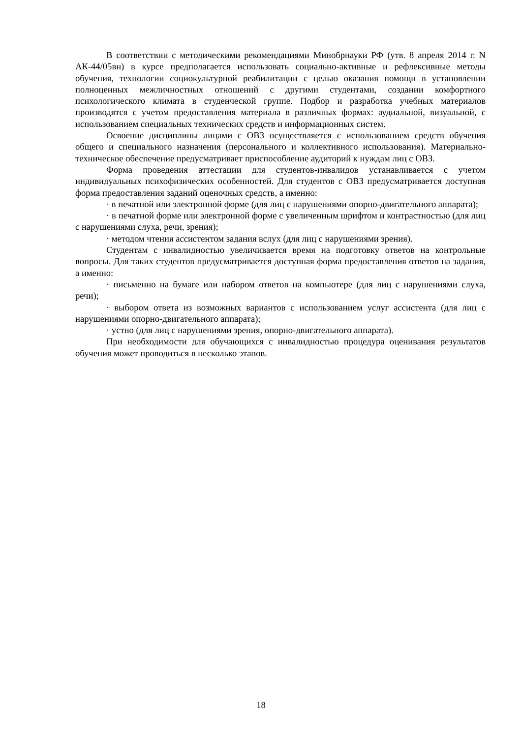В соответствии с методическими рекомендациями Минобрнауки РФ (утв. 8 апреля 2014 г. N АК-44/05вн) в курсе предполагается использовать социально-активные и рефлексивные методы обучения, технологии социокультурной реабилитации с целью оказания помощи в установлении полноценных межличностных отношений с другими студентами, создании комфортного психологического климата в студенческой группе. Подбор и разработка учебных материалов производятся с учетом предоставления материала в различных формах: аудиальной, визуальной, с использованием специальных технических средств и информационных систем.
Освоение дисциплины лицами с ОВЗ осуществляется с использованием средств обучения общего и специального назначения (персонального и коллективного использования). Материально-техническое обеспечение предусматривает приспособление аудиторий к нуждам лиц с ОВЗ.
Форма проведения аттестации для студентов-инвалидов устанавливается с учетом индивидуальных психофизических особенностей. Для студентов с ОВЗ предусматривается доступная форма предоставления заданий оценочных средств, а именно:
· в печатной или электронной форме (для лиц с нарушениями опорно-двигательного аппарата);
· в печатной форме или электронной форме с увеличенным шрифтом и контрастностью (для лиц с нарушениями слуха, речи, зрения);
· методом чтения ассистентом задания вслух (для лиц с нарушениями зрения).
Студентам с инвалидностью увеличивается время на подготовку ответов на контрольные вопросы. Для таких студентов предусматривается доступная форма предоставления ответов на задания, а именно:
· письменно на бумаге или набором ответов на компьютере (для лиц с нарушениями слуха, речи);
· выбором ответа из возможных вариантов с использованием услуг ассистента (для лиц с нарушениями опорно-двигательного аппарата);
· устно (для лиц с нарушениями зрения, опорно-двигательного аппарата).
При необходимости для обучающихся с инвалидностью процедура оценивания результатов обучения может проводиться в несколько этапов.
18